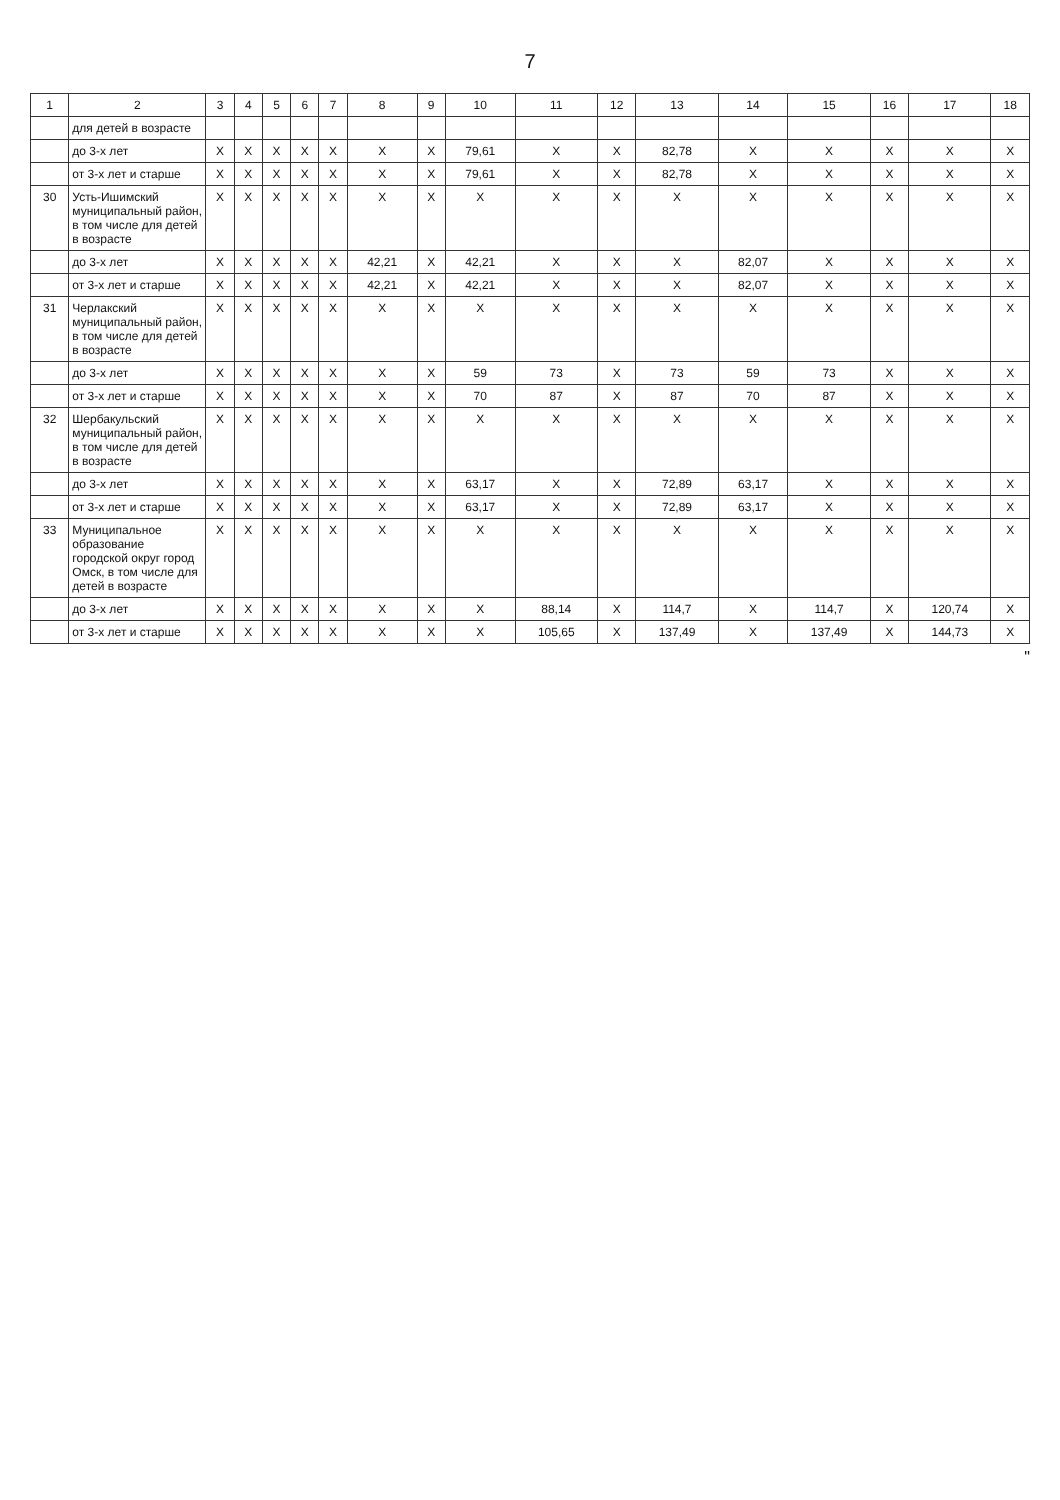7
| 1 | 2 | 3 | 4 | 5 | 6 | 7 | 8 | 9 | 10 | 11 | 12 | 13 | 14 | 15 | 16 | 17 | 18 |
| --- | --- | --- | --- | --- | --- | --- | --- | --- | --- | --- | --- | --- | --- | --- | --- | --- | --- |
| | для детей в возрасте | | | | | | | | | | | | | | | | |
| | до 3-х лет | X | X | X | X | X | X | X | 79,61 | X | X | 82,78 | X | X | X | X | X |
| | от 3-х лет и старше | X | X | X | X | X | X | X | 79,61 | X | X | 82,78 | X | X | X | X | X |
| 30 | Усть-Ишимский муниципальный район, в том числе для детей в возрасте | X | X | X | X | X | X | X | X | X | X | X | X | X | X | X | X |
| | до 3-х лет | X | X | X | X | X | 42,21 | X | 42,21 | X | X | X | 82,07 | X | X | X | X |
| | от 3-х лет и старше | X | X | X | X | X | 42,21 | X | 42,21 | X | X | X | 82,07 | X | X | X | X |
| 31 | Черлакский муниципальный район, в том числе для детей в возрасте | X | X | X | X | X | X | X | X | X | X | X | X | X | X | X | X |
| | до 3-х лет | X | X | X | X | X | X | X | 59 | 73 | X | 73 | 59 | 73 | X | X | X |
| | от 3-х лет и старше | X | X | X | X | X | X | X | 70 | 87 | X | 87 | 70 | 87 | X | X | X |
| 32 | Шербакульский муниципальный район, в том числе для детей в возрасте | X | X | X | X | X | X | X | X | X | X | X | X | X | X | X | X |
| | до 3-х лет | X | X | X | X | X | X | X | 63,17 | X | X | 72,89 | 63,17 | X | X | X | X |
| | от 3-х лет и старше | X | X | X | X | X | X | X | 63,17 | X | X | 72,89 | 63,17 | X | X | X | X |
| 33 | Муниципальное образование городской округ город Омск, в том числе для детей в возрасте | X | X | X | X | X | X | X | X | X | X | X | X | X | X | X | X |
| | до 3-х лет | X | X | X | X | X | X | X | X | 88,14 | X | 114,7 | X | 114,7 | X | 120,74 | X |
| | от 3-х лет и старше | X | X | X | X | X | X | X | X | 105,65 | X | 137,49 | X | 137,49 | X | 144,73 | X |
"